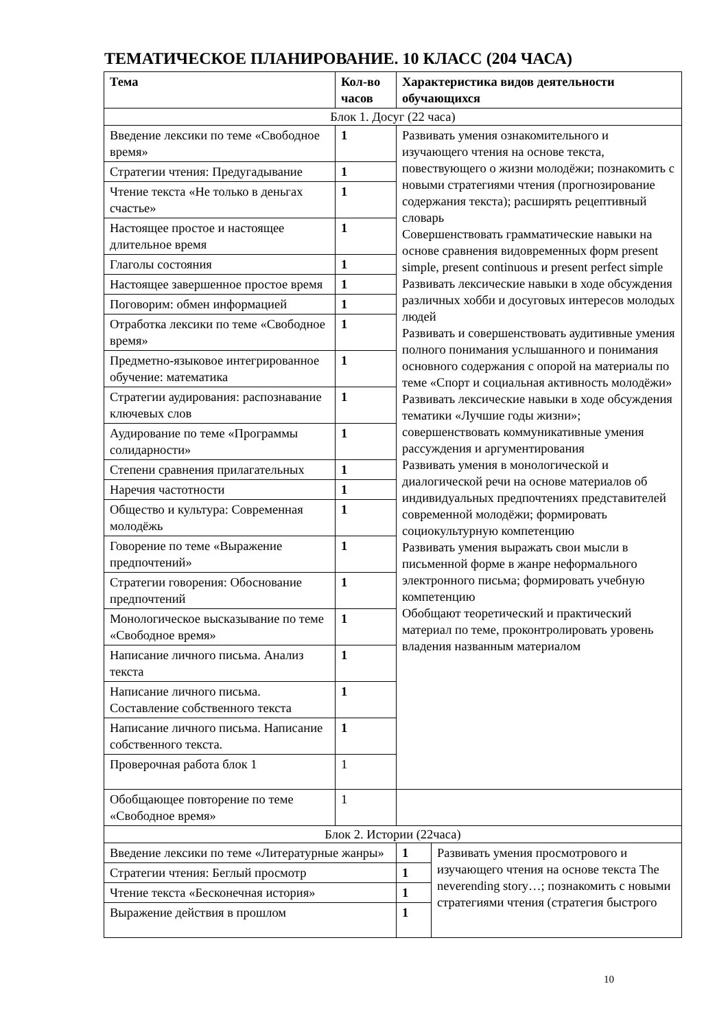ТЕМАТИЧЕСКОЕ ПЛАНИРОВАНИЕ. 10 КЛАСС (204 ЧАСА)
| Тема | Кол-во часов | Характеристика видов деятельности обучающихся |
| --- | --- | --- |
| Блок 1. Досуг (22 часа) | | |
| Введение лексики по теме «Свободное время» | 1 | Развивать умения ознакомительного и изучающего чтения на основе текста, повествующего о жизни молодёжи; познакомить с новыми стратегиями чтения (прогнозирование содержания текста); расширять рецептивный словарь Совершенствовать грамматические навыки на основе сравнения видовременных форм present simple, present continuous и present perfect simple Развивать лексические навыки в ходе обсуждения различных хобби и досуговых интересов молодых людей Развивать и совершенствовать аудитивные умения полного понимания услышанного и понимания основного содержания с опорой на материалы по теме «Спорт и социальная активность молодёжи» Развивать лексические навыки в ходе обсуждения тематики «Лучшие годы жизни»; совершенствовать коммуникативные умения рассуждения и аргументирования Развивать умения в монологической и диалогической речи на основе материалов об индивидуальных предпочтениях представителей современной молодёжи; формировать социокультурную компетенцию Развивать умения выражать свои мысли в письменной форме в жанре неформального электронного письма; формировать учебную компетенцию Обобщают теоретический и практический материал по теме, проконтролировать уровень владения названным материалом |
| Стратегии чтения: Предугадывание | 1 | |
| Чтение текста «Не только в деньгах счастье» | 1 | |
| Настоящее простое и настоящее длительное время | 1 | |
| Глаголы состояния | 1 | |
| Настоящее завершенное простое время | 1 | |
| Поговорим: обмен информацией | 1 | |
| Отработка лексики по теме «Свободное время» | 1 | |
| Предметно-языковое интегрированное обучение: математика | 1 | |
| Стратегии аудирования: распознавание ключевых слов | 1 | |
| Аудирование по теме «Программы солидарности» | 1 | |
| Степени сравнения прилагательных | 1 | |
| Наречия частотности | 1 | |
| Общество и культура: Современная молодёжь | 1 | |
| Говорение по теме «Выражение предпочтений» | 1 | |
| Стратегии говорения: Обоснование предпочтений | 1 | |
| Монологическое высказывание по теме «Свободное время» | 1 | |
| Написание личного письма. Анализ текста | 1 | |
| Написание личного письма. Составление собственного текста | 1 | |
| Написание личного письма. Написание собственного текста. | 1 | |
| Проверочная работа блок 1 | 1 | |
| Обобщающее повторение по теме «Свободное время» | 1 | |
| Блок 2. Истории (22часа) | | |
| Введение лексики по теме «Литературные жанры» | 1 | Развивать умения просмотрового и изучающего чтения на основе текста The neverending story…; познакомить с новыми стратегиями чтения (стратегия быстрого |
| Стратегии чтения: Беглый просмотр | 1 | |
| Чтение текста «Бесконечная история» | 1 | |
| Выражение действия в прошлом | 1 | |
10